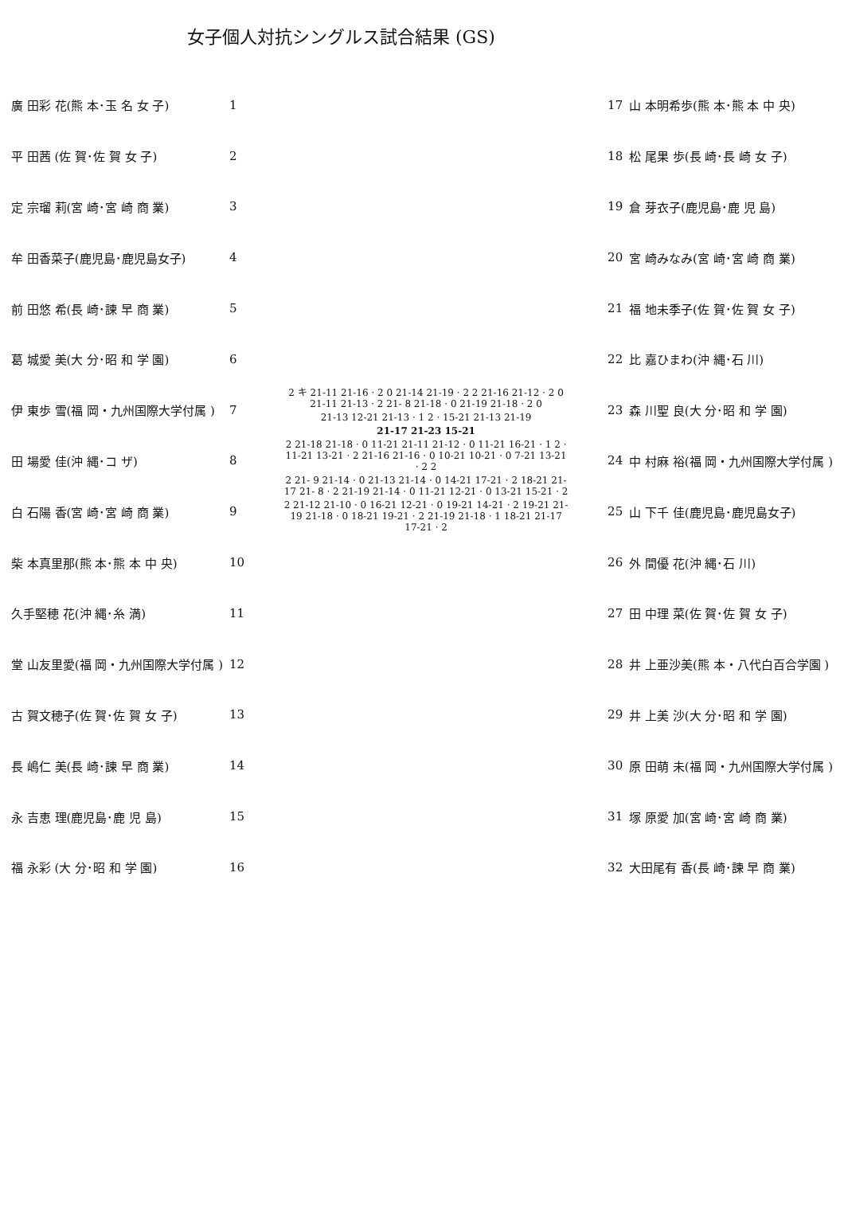女子個人対抗シングルス試合結果 (GS)
| 廣 田彩 花(熊 本･玉 名 女 子) | 1 |
| 平 田茜 (佐 賀･佐 賀 女 子) | 2 |
| 定 宗瑠 莉(宮 崎･宮 崎 商 業) | 3 |
| 牟 田香菜子(鹿児島･鹿児島女子) | 4 |
| 前 田悠 希(長 崎･諫 早 商 業) | 5 |
| 葛 城愛 美(大 分･昭 和 学 園) | 6 |
| 伊 東歩 雪(福 岡・九州国際大学付属 ) | 7 |
| 田 場愛 佳(沖 縄･コ ザ) | 8 |
| 白 石陽 香(宮 崎･宮 崎 商 業) | 9 |
| 柴 本真里那(熊 本･熊 本 中 央) | 10 |
| 久手堅穂 花(沖 縄･糸 満) | 11 |
| 堂 山友里愛(福 岡・九州国際大学付属 ) | 12 |
| 古 賀文穂子(佐 賀･佐 賀 女 子) | 13 |
| 長 嶋仁 美(長 崎･諫 早 商 業) | 14 |
| 永 吉恵 理(鹿児島･鹿 児 島) | 15 |
| 福 永彩 (大 分･昭 和 学 園) | 16 |
2 キ 21-11 21-16 · 2 0 21-14 21-19 · 2 2 21-16 21-12 · 2 0 21-11 21-13 · 2 21- 8 21-18 · 0 21-19 21-18 · 2 0
21-13 12-21 21-13 · 1 2 · 15-21 21-13 21-19
21-17 21-23 15-21
2 21-18 21-18 · 0 11-21 21-11 21-12 · 0 11-21 16-21 · 1 2 · 11-21 13-21 · 2 21-16 21-16 · 0 10-21 10-21 · 0 7-21 13-21 · 2 2
2 21- 9 21-14 · 0 21-13 21-14 · 0 14-21 17-21 · 2 18-21 21-17 21- 8 · 2 21-19 21-14 · 0 11-21 12-21 · 0 13-21 15-21 · 2
2 21-12 21-10 · 0 16-21 12-21 · 0 19-21 14-21 · 2 19-21 21-19 21-18 · 0 18-21 19-21 · 2 21-19 21-18 · 1 18-21 21-17 17-21 · 2
| 17 | 山 本明希歩(熊 本･熊 本 中 央) |
| 18 | 松 尾果 歩(長 崎･長 崎 女 子) |
| 19 | 倉 芽衣子(鹿児島･鹿 児 島) |
| 20 | 宮 崎みなみ(宮 崎･宮 崎 商 業) |
| 21 | 福 地未季子(佐 賀･佐 賀 女 子) |
| 22 | 比 嘉ひまわ(沖 縄･石 川) |
| 23 | 森 川聖 良(大 分･昭 和 学 園) |
| 24 | 中 村麻 裕(福 岡・九州国際大学付属 ) |
| 25 | 山 下千 佳(鹿児島･鹿児島女子) |
| 26 | 外 間優 花(沖 縄･石 川) |
| 27 | 田 中理 菜(佐 賀･佐 賀 女 子) |
| 28 | 井 上亜沙美(熊 本・八代白百合学園 ) |
| 29 | 井 上美 沙(大 分･昭 和 学 園) |
| 30 | 原 田萌 未(福 岡・九州国際大学付属 ) |
| 31 | 塚 原愛 加(宮 崎･宮 崎 商 業) |
| 32 | 大田尾有 香(長 崎･諫 早 商 業) |